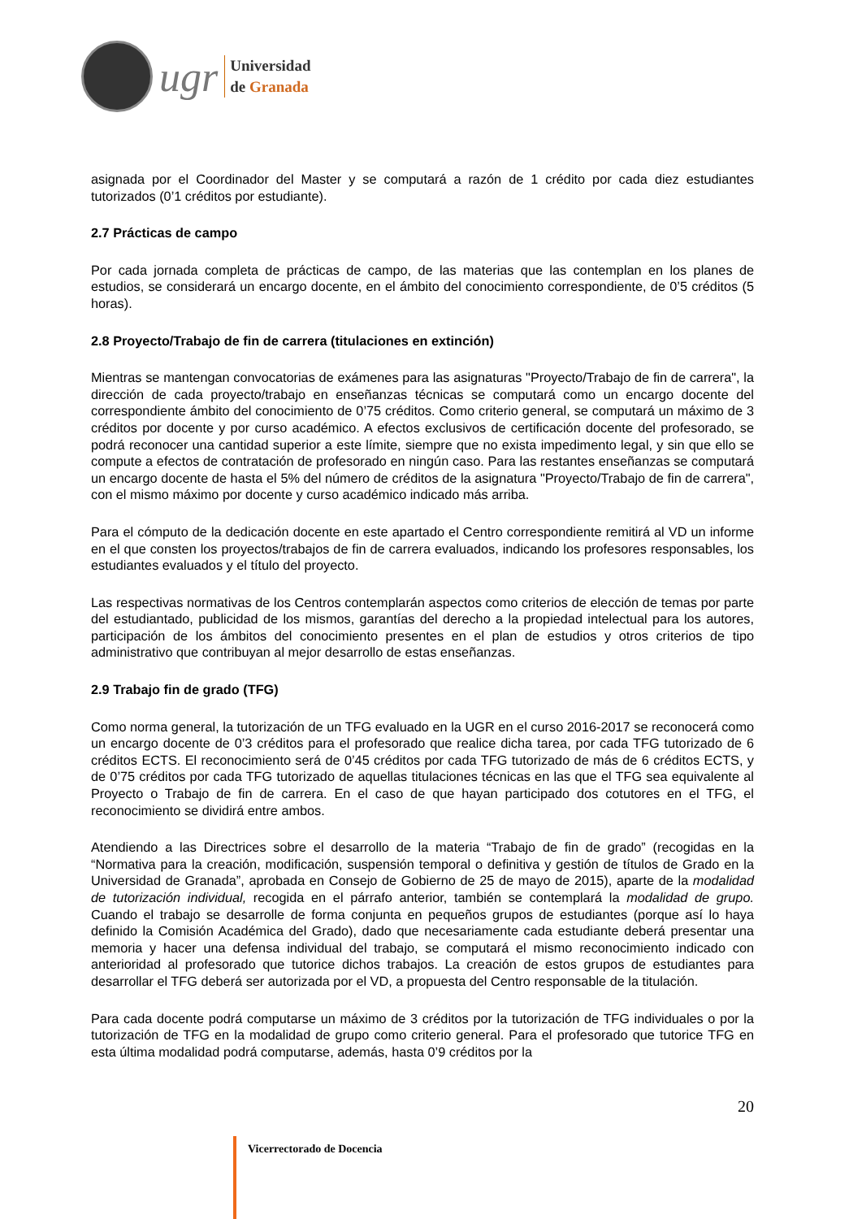ugr
Universidad
de Granada
asignada por el Coordinador del Master y se computará a razón de 1 crédito por cada diez estudiantes tutorizados (0’1 créditos por estudiante).
2.7 Prácticas de campo
Por cada jornada completa de prácticas de campo, de las materias que las contemplan en los planes de estudios, se considerará un encargo docente, en el ámbito del conocimiento correspondiente, de 0’5 créditos (5 horas).
2.8 Proyecto/Trabajo de fin de carrera (titulaciones en extinción)
Mientras se mantengan convocatorias de exámenes para las asignaturas "Proyecto/Trabajo de fin de carrera", la dirección de cada proyecto/trabajo en enseñanzas técnicas se computará como un encargo docente del correspondiente ámbito del conocimiento de 0’75 créditos. Como criterio general, se computará un máximo de 3 créditos por docente y por curso académico. A efectos exclusivos de certificación docente del profesorado, se podrá reconocer una cantidad superior a este límite, siempre que no exista impedimento legal, y sin que ello se compute a efectos de contratación de profesorado en ningún caso. Para las restantes enseñanzas se computará un encargo docente de hasta el 5% del número de créditos de la asignatura "Proyecto/Trabajo de fin de carrera", con el mismo máximo por docente y curso académico indicado más arriba.
Para el cómputo de la dedicación docente en este apartado el Centro correspondiente remitirá al VD un informe en el que consten los proyectos/trabajos de fin de carrera evaluados, indicando los profesores responsables, los estudiantes evaluados y el título del proyecto.
Las respectivas normativas de los Centros contemplarán aspectos como criterios de elección de temas por parte del estudiantado, publicidad de los mismos, garantías del derecho a la propiedad intelectual para los autores, participación de los ámbitos del conocimiento presentes en el plan de estudios y otros criterios de tipo administrativo que contribuyan al mejor desarrollo de estas enseñanzas.
2.9 Trabajo fin de grado (TFG)
Como norma general, la tutorización de un TFG evaluado en la UGR en el curso 2016-2017 se reconocerá como un encargo docente de 0’3 créditos para el profesorado que realice dicha tarea, por cada TFG tutorizado de 6 créditos ECTS. El reconocimiento será de 0’45 créditos por cada TFG tutorizado de más de 6 créditos ECTS, y de 0’75 créditos por cada TFG tutorizado de aquellas titulaciones técnicas en las que el TFG sea equivalente al Proyecto o Trabajo de fin de carrera. En el caso de que hayan participado dos cotutores en el TFG, el reconocimiento se dividirá entre ambos.
Atendiendo a las Directrices sobre el desarrollo de la materia “Trabajo de fin de grado” (recogidas en la “Normativa para la creación, modificación, suspensión temporal o definitiva y gestión de títulos de Grado en la Universidad de Granada”, aprobada en Consejo de Gobierno de 25 de mayo de 2015), aparte de la modalidad de tutorización individual, recogida en el párrafo anterior, también se contemplará la modalidad de grupo. Cuando el trabajo se desarrolle de forma conjunta en pequeños grupos de estudiantes (porque así lo haya definido la Comisión Académica del Grado), dado que necesariamente cada estudiante deberá presentar una memoria y hacer una defensa individual del trabajo, se computará el mismo reconocimiento indicado con anterioridad al profesorado que tutorice dichos trabajos. La creación de estos grupos de estudiantes para desarrollar el TFG deberá ser autorizada por el VD, a propuesta del Centro responsable de la titulación.
Para cada docente podrá computarse un máximo de 3 créditos por la tutorización de TFG individuales o por la tutorización de TFG en la modalidad de grupo como criterio general. Para el profesorado que tutorice TFG en esta última modalidad podrá computarse, además, hasta 0’9 créditos por la
20
Vicerrectorado de Docencia